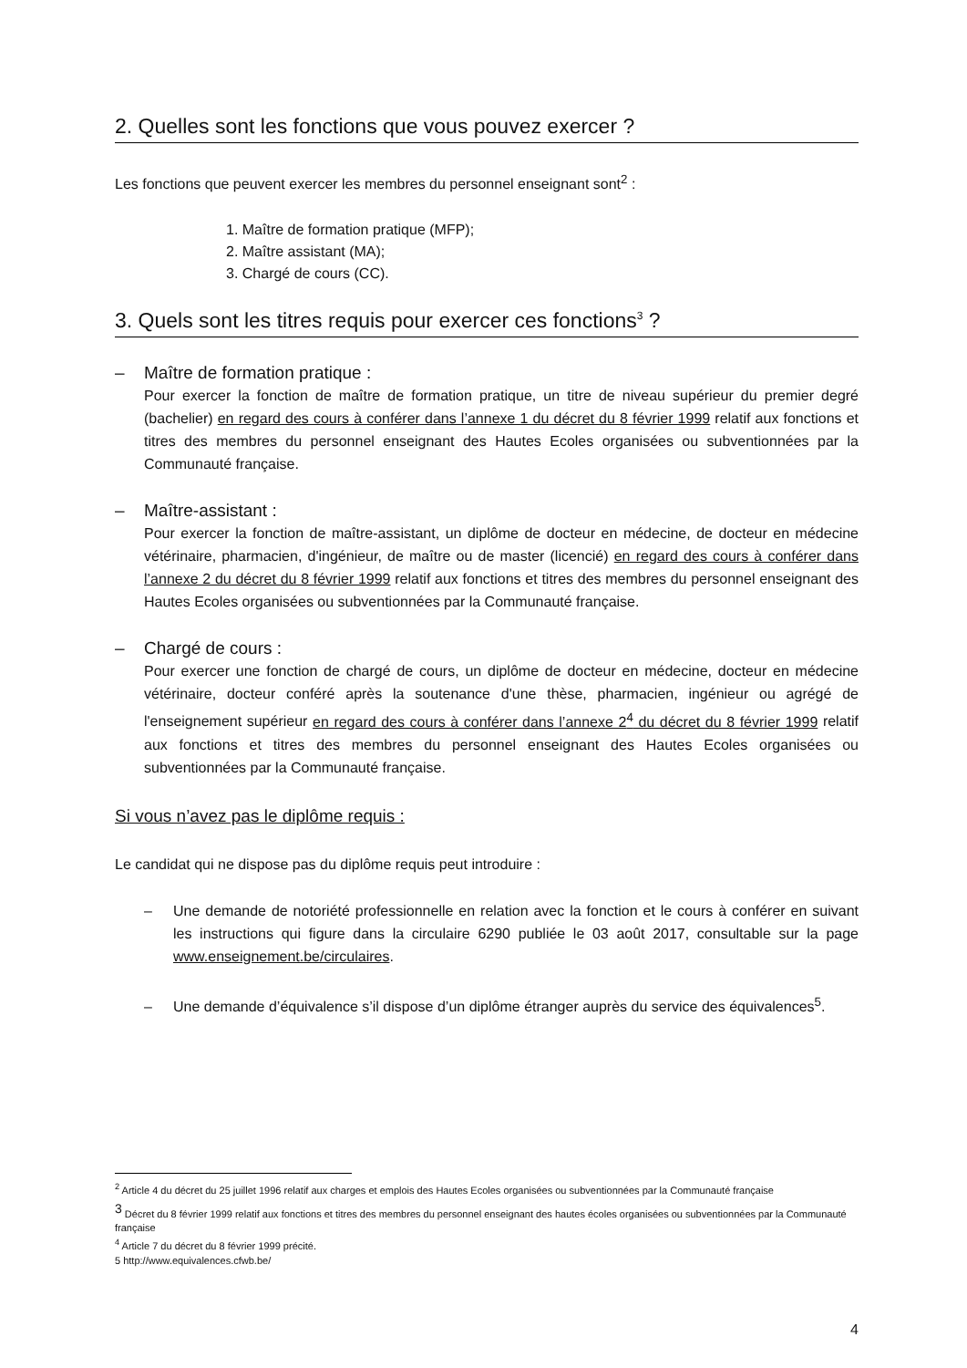2. Quelles sont les fonctions que vous pouvez exercer ?
Les fonctions que peuvent exercer les membres du personnel enseignant sont<sup>2</sup> :
1. Maître de formation pratique (MFP);
2. Maître assistant (MA);
3. Chargé de cours (CC).
3. Quels sont les titres requis pour exercer ces fonctions<sup>3</sup> ?
– Maître de formation pratique :
Pour exercer la fonction de maître de formation pratique, un titre de niveau supérieur du premier degré (bachelier) en regard des cours à conférer dans l’annexe 1 du décret du 8 février 1999 relatif aux fonctions et titres des membres du personnel enseignant des Hautes Ecoles organisées ou subventionnées par la Communauté française.
– Maître-assistant :
Pour exercer la fonction de maître-assistant, un diplôme de docteur en médecine, de docteur en médecine vétérinaire, pharmacien, d'ingénieur, de maître ou de master (licencié) en regard des cours à conférer dans l’annexe 2 du décret du 8 février 1999 relatif aux fonctions et titres des membres du personnel enseignant des Hautes Ecoles organisées ou subventionnées par la Communauté française.
– Chargé de cours :
Pour exercer une fonction de chargé de cours, un diplôme de docteur en médecine, docteur en médecine vétérinaire, docteur conféré après la soutenance d'une thèse, pharmacien, ingénieur ou agrégé de l'enseignement supérieur en regard des cours à conférer dans l’annexe 2<sup>4</sup> du décret du 8 février 1999 relatif aux fonctions et titres des membres du personnel enseignant des Hautes Ecoles organisées ou subventionnées par la Communauté française.
Si vous n’avez pas le diplôme requis :
Le candidat qui ne dispose pas du diplôme requis peut introduire :
– Une demande de notoriété professionnelle en relation avec la fonction et le cours à conférer en suivant les instructions qui figure dans la circulaire 6290 publiée le 03 août 2017, consultable sur la page www.enseignement.be/circulaires.
– Une demande d’équivalence s’il dispose d’un diplôme étranger auprès du service des équivalences<sup>5</sup>.
<sup>2</sup> Article 4 du décret du 25 juillet 1996 relatif aux charges et emplois des Hautes Ecoles organisées ou subventionnées par la Communauté française
<sup>3</sup> Décret du 8 février 1999 relatif aux fonctions et titres des membres du personnel enseignant des hautes écoles organisées ou subventionnées par la Communauté française
<sup>4</sup> Article 7 du décret du 8 février 1999 précité.
5 http://www.equivalences.cfwb.be/
4